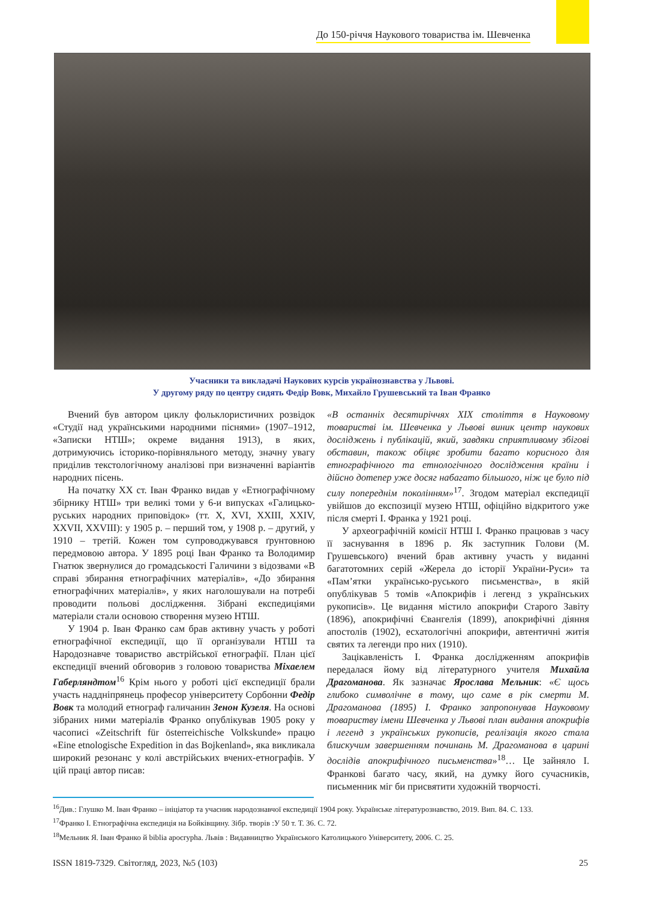До 150-річчя Наукового товариства ім. Шевченка
Учасники та викладачі Наукових курсів українознавства у Львові.
У другому ряду по центру сидять Федір Вовк, Михайло Грушевський та Іван Франко
Вчений був автором циклу фольклористичних розвідок «Студії над українськими народними піснями» (1907–1912, «Записки НТШ»; окреме видання 1913), в яких, дотримуючись історико-порівняльного методу, значну увагу приділив текстологічному аналізові при визначенні варіантів народних пісень.
На початку ХХ ст. Іван Франко видав у «Етнографічному збірнику НТШ» три великі томи у 6-и випусках «Галицько-руських народних приповідок» (тт. X, XVI, XXIII, XXIV, XXVII, XXVIII): у 1905 р. – перший том, у 1908 р. – другий, у 1910 – третій. Кожен том супроводжувався ґрунтовною передмовою автора. У 1895 році Іван Франко та Володимир Гнатюк звернулися до громадськості Галичини з відозвами «В справі збирання етнографічних матеріалів», «До збирання етнографічних матеріалів», у яких наголошували на потребі проводити польові дослідження. Зібрані експедиціями матеріали стали основою створення музею НТШ.
У 1904 р. Іван Франко сам брав активну участь у роботі етнографічної експедиції, що її організували НТШ та Народознавче товариство австрійської етнографії. План цієї експедиції вчений обговорив з головою товариства Міхаелем Габерляндтом<sup>16</sup> Крім нього у роботі цієї експедиції брали участь наддніпрянець професор університету Сорбонни Федір Вовк та молодий етнограф галичанин Зенон Кузеля. На основі зібраних ними матеріалів Франко опублікував 1905 року у часописі «Zeitschrift für österreichische Volkskunde» працю «Eine etnologische Expedition in das Bojkenland», яка викликала широкий резонанс у колі австрійських вчених-етнографів. У цій праці автор писав:
«В останніх десятиріччях ХІХ століття в Науковому товаристві ім. Шевченка у Львові виник центр наукових досліджень і публікацій, який, завдяки сприятливому збігові обставин, також обіцяє зробити багато корисного для етнографічного та етнологічного дослідження країни і дійсно дотепер уже досяг набагато більшого, ніж це було під силу попереднім поколінням»<sup>17</sup>. Згодом матеріал експедиції увійшов до експозиції музею НТШ, офіційно відкритого уже після смерті І. Франка у 1921 році.
У археографічній комісії НТШ І. Франко працював з часу її заснування в 1896 р. Як заступник Голови (М. Грушевського) вчений брав активну участь у виданні багатотомних серій «Жерела до історії України-Руси» та «Пам’ятки українсько-руського письменства», в якій опублікував 5 томів «Апокрифів і легенд з українських рукописів». Це видання містило апокрифи Старого Завіту (1896), апокрифічні Євангелія (1899), апокрифічні діяння апостолів (1902), есхатологічні апокрифи, автентичні житія святих та легенди про них (1910).
Зацікавленість І. Франка дослідженням апокрифів передалася йому від літературного учителя Михайла Драгоманова. Як зазначає Ярослава Мельник: «Є щось глибоко символічне в тому, що саме в рік смерти М. Драгоманова (1895) І. Франко запропонував Науковому товариству імени Шевченка у Львові план видання апокрифів і легенд з українських рукописів, реалізація якого стала блискучим завершенням починань М. Драгоманова в царині дослідів апокрифічного письменства»<sup>18</sup>… Це зайняло І. Франкові багато часу, який, на думку його сучасників, письменник міг би присвятити художній творчості.
<sup>16</sup> Див.: Глушко М. Іван Франко – ініціатор та учасник народознавчої експедиції 1904 року. Українське літературознавство, 2019. Вип. 84. С. 133.
<sup>17</sup> Франко І. Етнографічна експедиція на Бойківщину. Зібр. творів :У 50 т. Т. 36. С. 72.
<sup>18</sup> Мельник Я. Іван Франко й biblia apocrypha. Львів : Видавництво Українського Католицького Університету, 2006. С. 25.
ISSN 1819-7329. Світогляд, 2023, №5 (103) 25